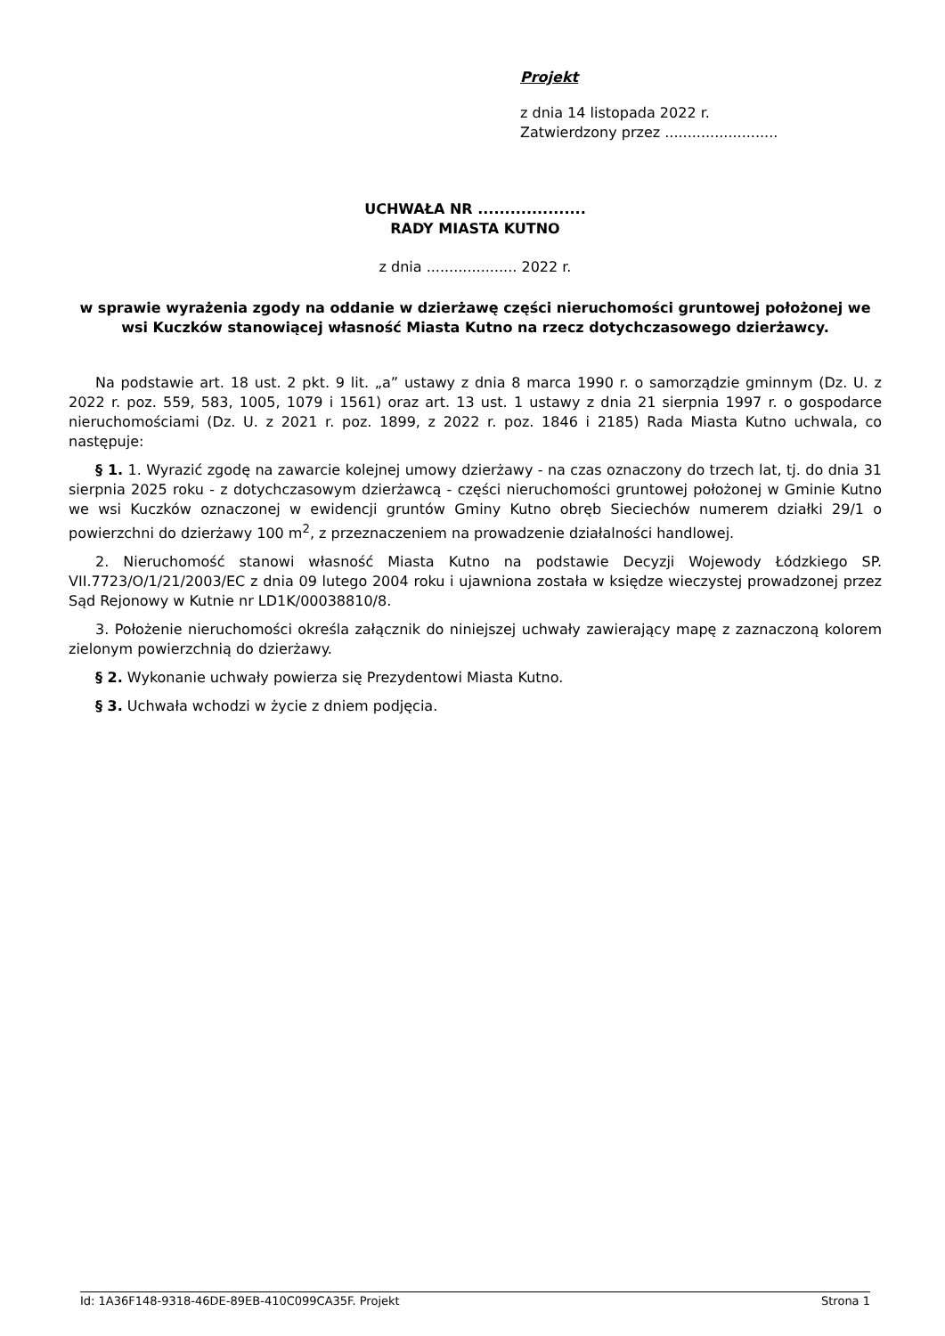Projekt
z dnia 14 listopada 2022 r.
Zatwierdzony przez .........................
UCHWAŁA NR ....................
RADY MIASTA KUTNO
z dnia .................... 2022 r.
w sprawie wyrażenia zgody na oddanie w dzierżawę części nieruchomości gruntowej położonej we wsi Kuczków stanowiącej własność Miasta Kutno na rzecz dotychczasowego dzierżawcy.
Na podstawie art. 18 ust. 2 pkt. 9 lit. „a” ustawy z dnia 8 marca 1990 r. o samorządzie gminnym (Dz. U. z 2022 r. poz. 559, 583, 1005, 1079 i 1561) oraz art. 13 ust. 1 ustawy z dnia 21 sierpnia 1997 r. o gospodarce nieruchomościami (Dz. U. z 2021 r. poz. 1899, z 2022 r. poz. 1846 i 2185) Rada Miasta Kutno uchwala, co następuje:
§ 1. 1. Wyrazić zgodę na zawarcie kolejnej umowy dzierżawy - na czas oznaczony do trzech lat, tj. do dnia 31 sierpnia 2025 roku - z dotychczasowym dzierżawcą - części nieruchomości gruntowej położonej w Gminie Kutno we wsi Kuczków oznaczonej w ewidencji gruntów Gminy Kutno obręb Sieciechów numerem działki 29/1 o powierzchni do dzierżawy 100 m<sup>2</sup>, z przeznaczeniem na prowadzenie działalności handlowej.
2. Nieruchomość stanowi własność Miasta Kutno na podstawie Decyzji Wojewody Łódzkiego SP. VII.7723/O/1/21/2003/EC z dnia 09 lutego 2004 roku i ujawniona została w księdze wieczystej prowadzonej przez Sąd Rejonowy w Kutnie nr LD1K/00038810/8.
3. Położenie nieruchomości określa załącznik do niniejszej uchwały zawierający mapę z zaznaczoną kolorem zielonym powierzchnią do dzierżawy.
§ 2. Wykonanie uchwały powierza się Prezydentowi Miasta Kutno.
§ 3. Uchwała wchodzi w życie z dniem podjęcia.
Id: 1A36F148-9318-46DE-89EB-410C099CA35F. Projekt Strona 1